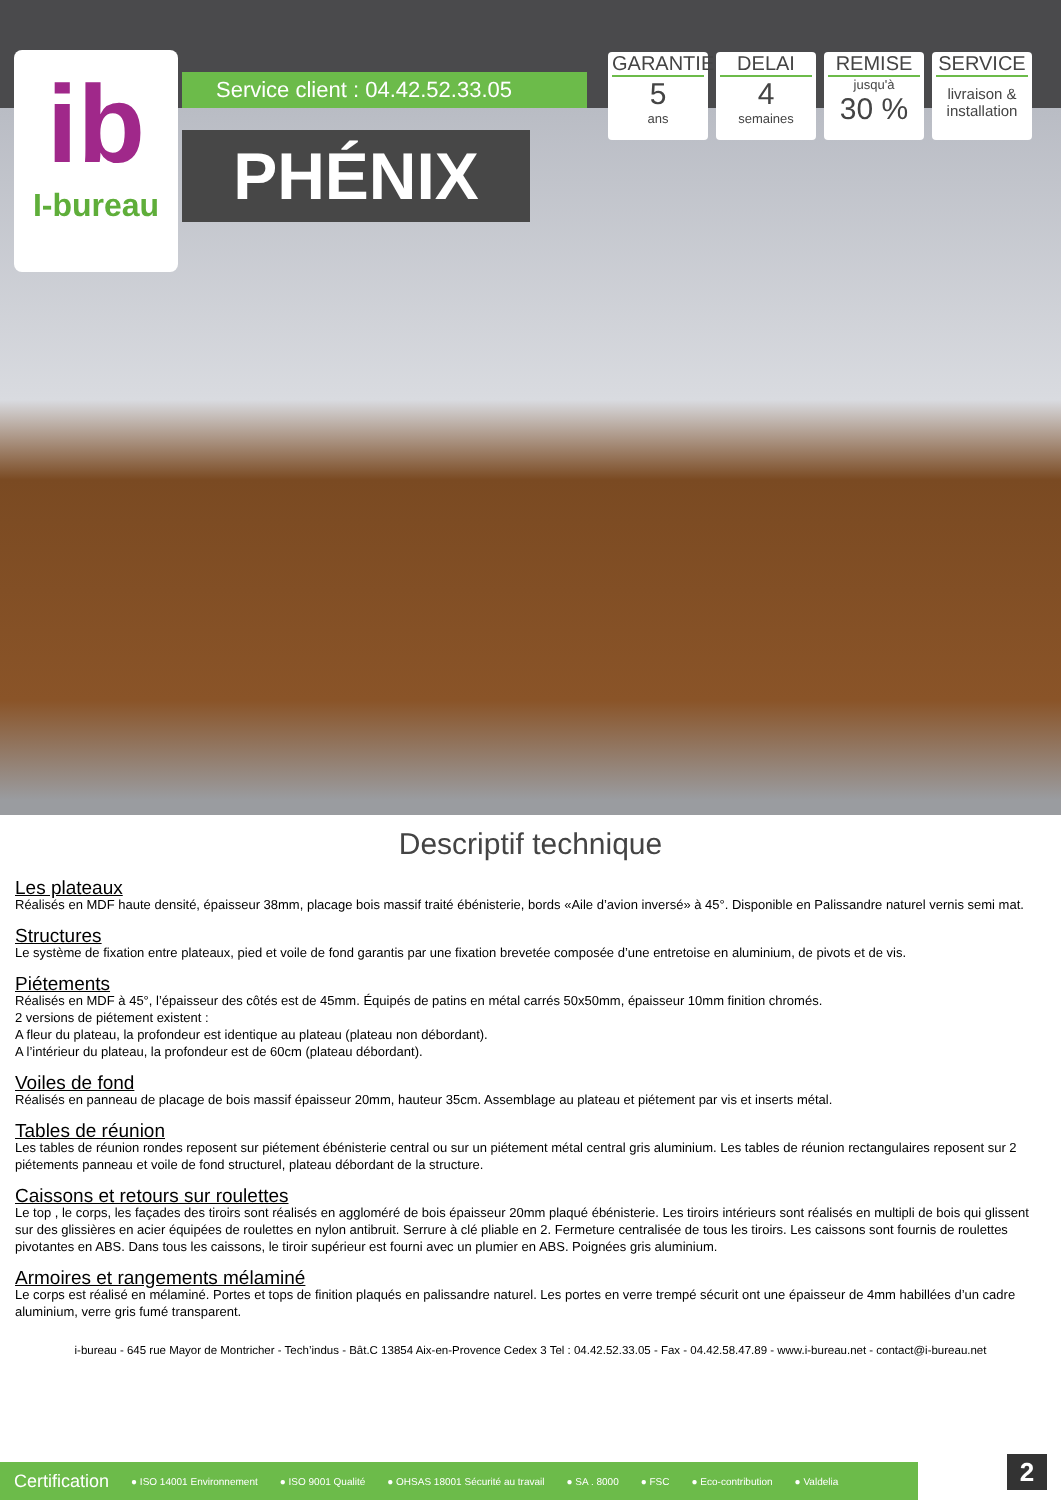ib
I-bureau
Service client : 04.42.52.33.05
PHÉNIX
GARANTIE
5
ans
DELAI
4
semaines
REMISE
jusqu'à
30 %
SERVICE
livraison & installation
Descriptif technique
Les plateaux
Réalisés en MDF haute densité, épaisseur 38mm, placage bois massif traité ébénisterie, bords «Aile d’avion inversé» à 45°. Disponible en Palissandre naturel vernis semi mat.
Structures
Le système de fixation entre plateaux, pied et voile de fond garantis par une fixation brevetée composée d’une entretoise en aluminium, de pivots et de vis.
Piétements
Réalisés en MDF à 45°, l’épaisseur des côtés est de 45mm. Équipés de patins en métal carrés 50x50mm, épaisseur 10mm finition chromés.
2 versions de piétement existent :
A fleur du plateau, la profondeur est identique au plateau (plateau non débordant).
A l’intérieur du plateau, la profondeur est de 60cm (plateau débordant).
Voiles de fond
Réalisés en panneau de placage de bois massif épaisseur 20mm, hauteur 35cm. Assemblage au plateau et piétement par vis et inserts métal.
Tables de réunion
Les tables de réunion rondes reposent sur piétement ébénisterie central ou sur un piétement métal central gris aluminium. Les tables de réunion rectangulaires reposent sur 2 piétements panneau et voile de fond structurel, plateau débordant de la structure.
Caissons et retours sur roulettes
Le top , le corps, les façades des tiroirs sont réalisés en aggloméré de bois épaisseur 20mm plaqué ébénisterie. Les tiroirs intérieurs sont réalisés en multipli de bois qui glissent sur des glissières en acier équipées de roulettes en nylon antibruit. Serrure à clé pliable en 2. Fermeture centralisée de tous les tiroirs. Les caissons sont fournis de roulettes pivotantes en ABS. Dans tous les caissons, le tiroir supérieur est fourni avec un plumier en ABS. Poignées gris aluminium.
Armoires et rangements mélaminé
Le corps est réalisé en mélaminé. Portes et tops de finition plaqués en palissandre naturel. Les portes en verre trempé sécurit ont une épaisseur de 4mm habillées d’un cadre aluminium, verre gris fumé transparent.
i-bureau - 645 rue Mayor de Montricher - Tech’indus - Bât.C 13854 Aix-en-Provence Cedex 3 Tel : 04.42.52.33.05 - Fax - 04.42.58.47.89 - www.i-bureau.net - contact@i-bureau.net
Certification ● ISO 14001 Environnement ● ISO 9001 Qualité ● OHSAS 18001 Sécurité au travail ● SA . 8000 ● FSC ● Eco-contribution ● Valdelia
2